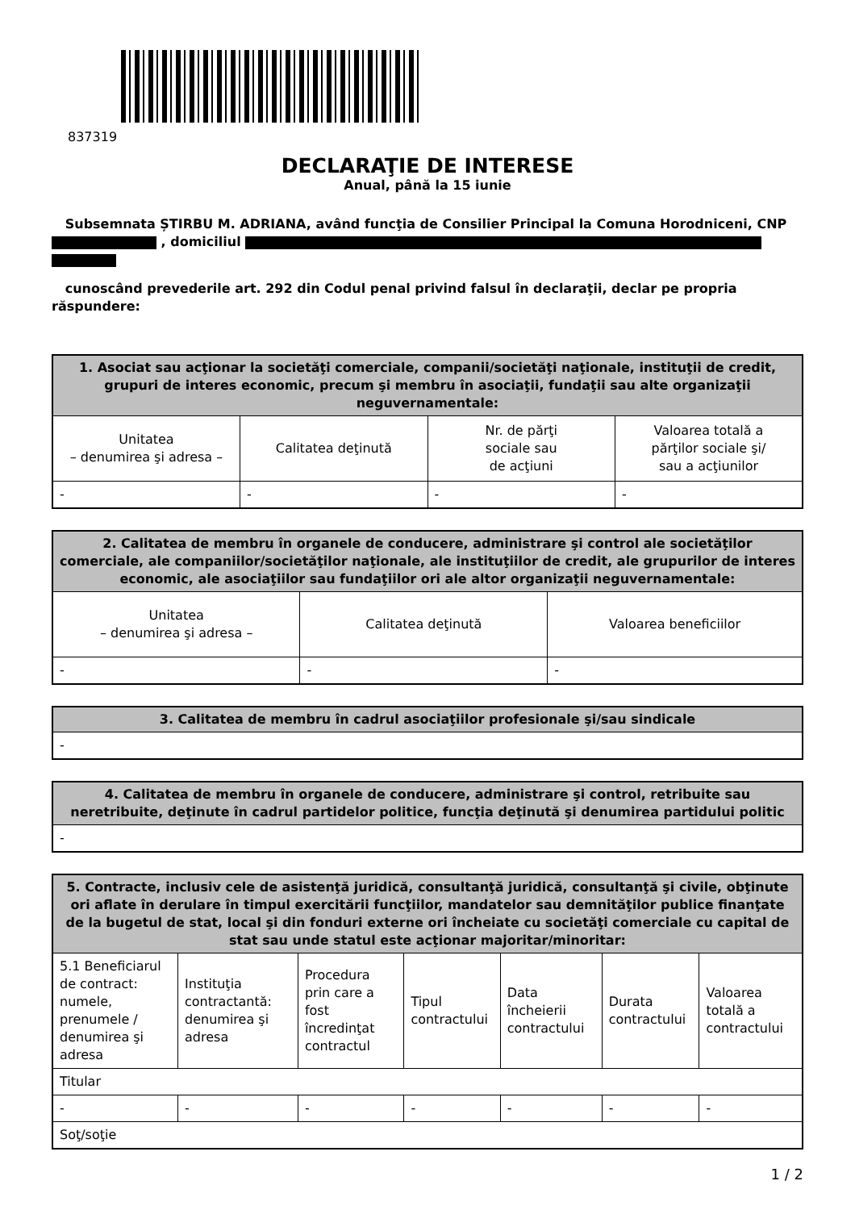837319
DECLARAŢIE DE INTERESE
Anual, până la 15 iunie
Subsemnata ȘTIRBU M. ADRIANA, având funcţia de Consilier Principal la Comuna Horodniceni, CNP , domiciliul
cunoscând prevederile art. 292 din Codul penal privind falsul în declaraţii, declar pe propria răspundere:
| 1. Asociat sau acţionar la societăţi comerciale, companii/societăţi naţionale, instituţii de credit, grupuri de interes economic, precum şi membru în asociaţii, fundaţii sau alte organizaţii neguvernamentale: | | | |
| --- | --- | --- | --- |
| Unitatea – denumirea şi adresa – | Calitatea deţinută | Nr. de părţi sociale sau de acţiuni | Valoarea totală a părţilor sociale şi/ sau a acţiunilor |
| - | - | - | - |
| 2. Calitatea de membru în organele de conducere, administrare şi control ale societăţilor comerciale, ale companiilor/societăţilor naţionale, ale instituţiilor de credit, ale grupurilor de interes economic, ale asociaţiilor sau fundaţiilor ori ale altor organizaţii neguvernamentale: | | |
| --- | --- | --- |
| Unitatea – denumirea şi adresa – | Calitatea deţinută | Valoarea beneficiilor |
| - | - | - |
| 3. Calitatea de membru în cadrul asociaţiilor profesionale şi/sau sindicale |
| --- |
| - |
| 4. Calitatea de membru în organele de conducere, administrare şi control, retribuite sau neretribuite, deţinute în cadrul partidelor politice, funcţia deţinută şi denumirea partidului politic |
| --- |
| - |
| 5. Contracte, inclusiv cele de asistenţă juridică, consultanţă juridică, consultanţă şi civile, obţinute ori aflate în derulare în timpul exercitării funcţiilor, mandatelor sau demnităţilor publice finanţate de la bugetul de stat, local şi din fonduri externe ori încheiate cu societăţi comerciale cu capital de stat sau unde statul este acţionar majoritar/minoritar: | | | | | | |
| --- | --- | --- | --- | --- | --- | --- |
| 5.1 Beneficiarul de contract: numele, prenumele / denumirea şi adresa | Instituţia contractantă: denumirea şi adresa | Procedura prin care a fost încredinţat contractul | Tipul contractului | Data încheierii contractului | Durata contractului | Valoarea totală a contractului |
| Titular | | | | | | |
| - | - | - | - | - | - | - |
| Soţ/soţie | | | | | | |
1 / 2